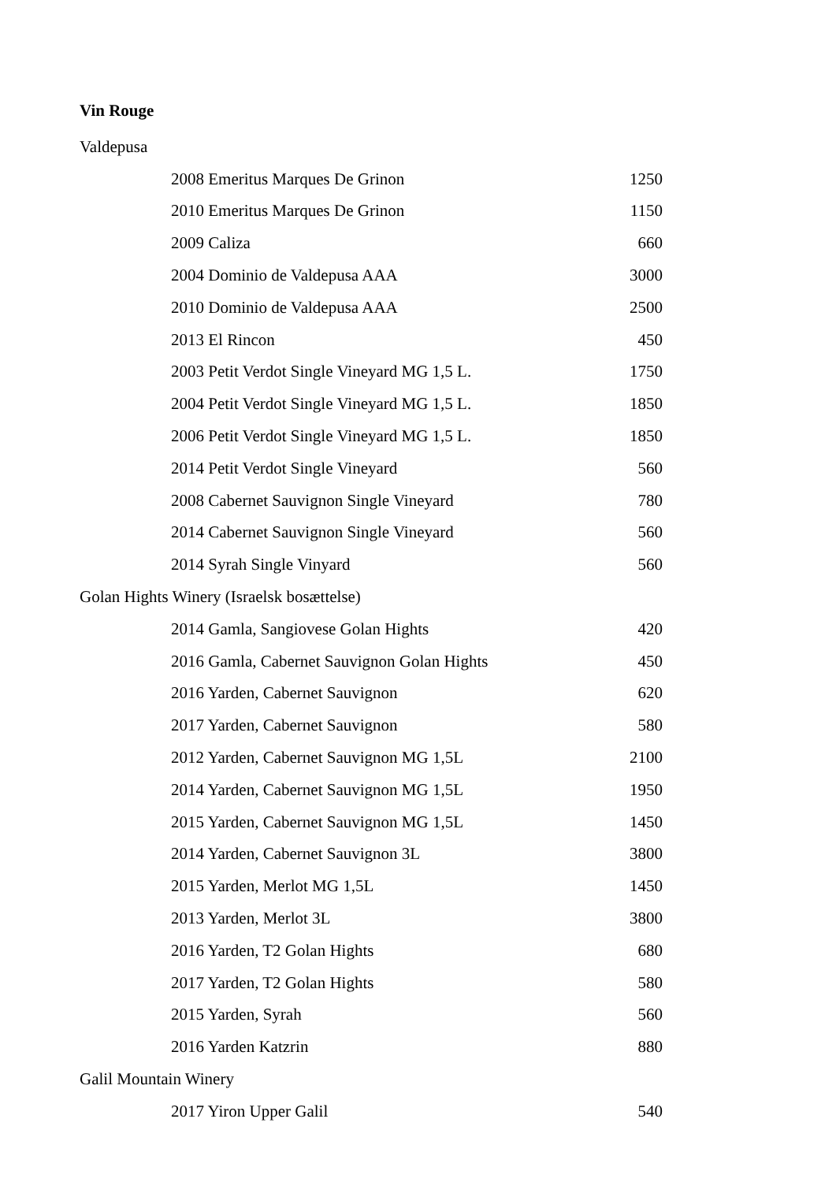Vin Rouge
| Valdepusa | |
| 2008 Emeritus Marques De Grinon | 1250 |
| 2010 Emeritus Marques De Grinon | 1150 |
| 2009 Caliza | 660 |
| 2004 Dominio de Valdepusa AAA | 3000 |
| 2010 Dominio de Valdepusa AAA | 2500 |
| 2013 El Rincon | 450 |
| 2003 Petit Verdot Single Vineyard MG 1,5 L. | 1750 |
| 2004 Petit Verdot Single Vineyard MG 1,5 L. | 1850 |
| 2006 Petit Verdot Single Vineyard MG 1,5 L. | 1850 |
| 2014 Petit Verdot Single Vineyard | 560 |
| 2008 Cabernet Sauvignon Single Vineyard | 780 |
| 2014 Cabernet Sauvignon Single Vineyard | 560 |
| 2014 Syrah Single Vinyard | 560 |
| Golan Hights Winery (Israelsk bosættelse) | |
| 2014 Gamla, Sangiovese Golan Hights | 420 |
| 2016 Gamla, Cabernet Sauvignon Golan Hights | 450 |
| 2016 Yarden, Cabernet Sauvignon | 620 |
| 2017 Yarden, Cabernet Sauvignon | 580 |
| 2012 Yarden, Cabernet Sauvignon MG 1,5L | 2100 |
| 2014 Yarden, Cabernet Sauvignon MG 1,5L | 1950 |
| 2015 Yarden, Cabernet Sauvignon MG 1,5L | 1450 |
| 2014 Yarden, Cabernet Sauvignon 3L | 3800 |
| 2015 Yarden, Merlot MG 1,5L | 1450 |
| 2013 Yarden, Merlot 3L | 3800 |
| 2016 Yarden, T2 Golan Hights | 680 |
| 2017 Yarden, T2 Golan Hights | 580 |
| 2015 Yarden, Syrah | 560 |
| 2016 Yarden Katzrin | 880 |
| Galil Mountain Winery | |
| 2017 Yiron Upper Galil | 540 |